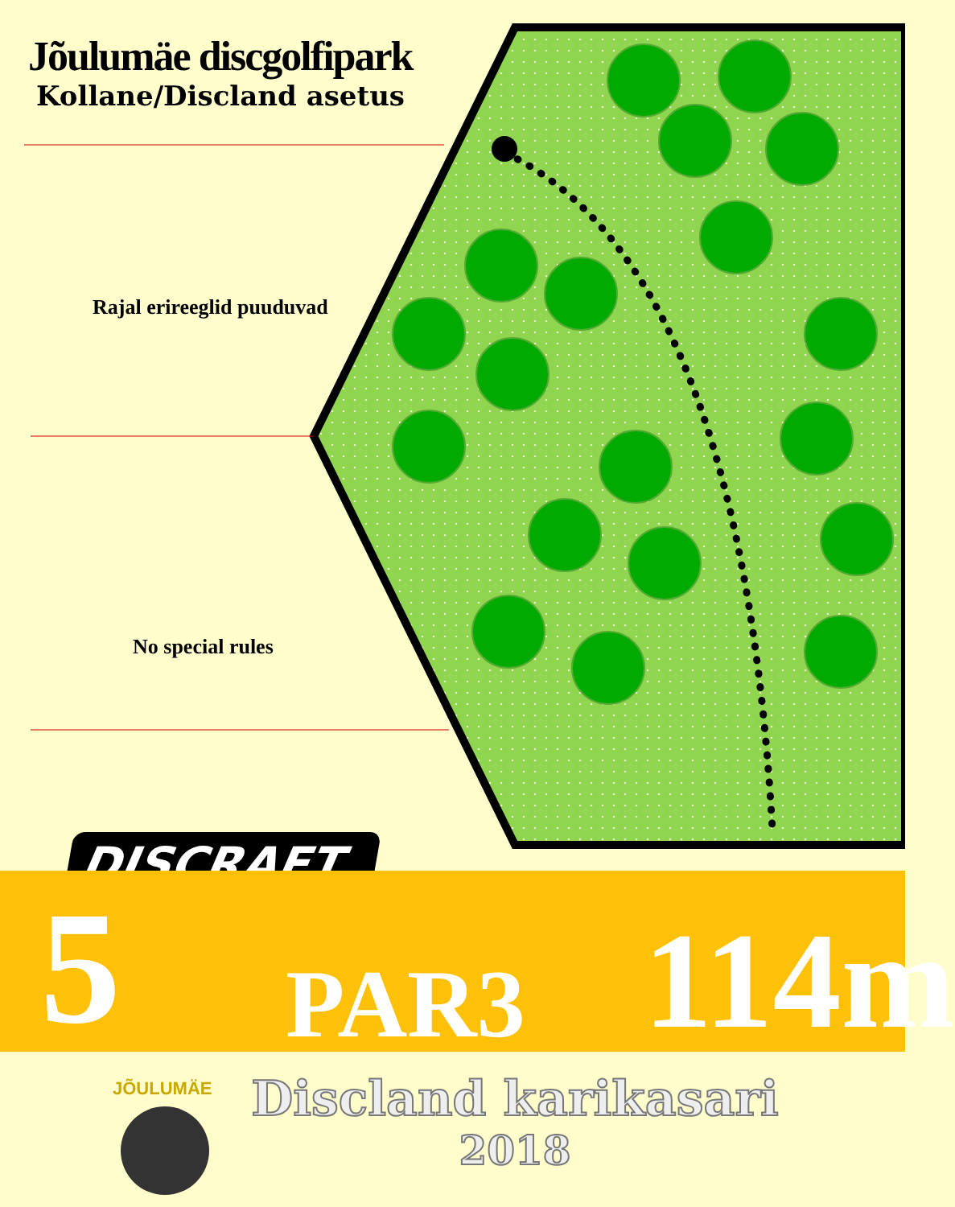Jõulumäe discgolfipark
Kollane/Discland asetus
Rajal erireeglid puuduvad
No special rules
DISCRAFT
5 PAR3 114m
Discland karikasari
2018
JÕULUMÄE